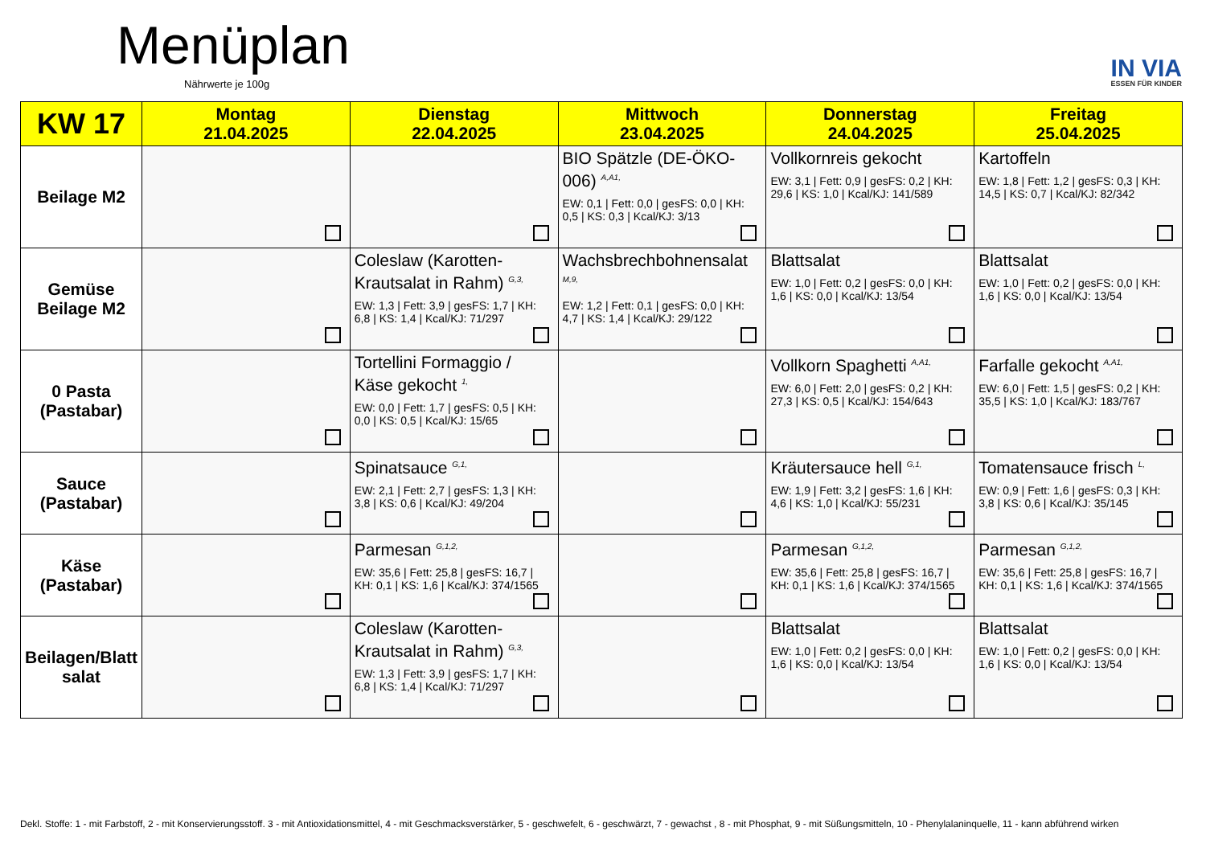Menüplan
Nährwerte je 100g IN VIA
ESSEN FÜR KINDER
| KW 17 | Montag 21.04.2025 | Dienstag 22.04.2025 | Mittwoch 23.04.2025 | Donnerstag 24.04.2025 | Freitag 25.04.2025 |
| --- | --- | --- | --- | --- | --- |
| Beilage M2 | | | BIO Spätzle (DE-ÖKO-006) <sup>A,A1,</sup> EW: 0,1 / Fett: 0,0 / gesFS: 0,0 / KH: 0,5 / KS: 0,3 / Kcal/KJ: 3/13 | Vollkornreis gekocht EW: 3,1 / Fett: 0,9 / gesFS: 0,2 / KH: 29,6 / KS: 1,0 / Kcal/KJ: 141/589 | Kartoffeln EW: 1,8 / Fett: 1,2 / gesFS: 0,3 / KH: 14,5 / KS: 0,7 / Kcal/KJ: 82/342 |
| Gemüse Beilage M2 | | Coleslaw (Karotten-Krautsalat in Rahm) <sup>G,3,</sup> EW: 1,3 / Fett: 3,9 / gesFS: 1,7 / KH: 6,8 / KS: 1,4 / Kcal/KJ: 71/297 | Wachsbrechbohnensalat <sup>M,9,</sup> EW: 1,2 / Fett: 0,1 / gesFS: 0,0 / KH: 4,7 / KS: 1,4 / Kcal/KJ: 29/122 | Blattsalat EW: 1,0 / Fett: 0,2 / gesFS: 0,0 / KH: 1,6 / KS: 0,0 / Kcal/KJ: 13/54 | Blattsalat EW: 1,0 / Fett: 0,2 / gesFS: 0,0 / KH: 1,6 / KS: 0,0 / Kcal/KJ: 13/54 |
| 0 Pasta (Pastabar) | | Tortellini Formaggio / Käse gekocht <sup>1,</sup> EW: 0,0 / Fett: 1,7 / gesFS: 0,5 / KH: 0,0 / KS: 0,5 / Kcal/KJ: 15/65 | | Vollkorn Spaghetti <sup>A,A1,</sup> EW: 6,0 / Fett: 2,0 / gesFS: 0,2 / KH: 27,3 / KS: 0,5 / Kcal/KJ: 154/643 | Farfalle gekocht <sup>A,A1,</sup> EW: 6,0 / Fett: 1,5 / gesFS: 0,2 / KH: 35,5 / KS: 1,0 / Kcal/KJ: 183/767 |
| Sauce (Pastabar) | | Spinatsauce <sup>G,1,</sup> EW: 2,1 / Fett: 2,7 / gesFS: 1,3 / KH: 3,8 / KS: 0,6 / Kcal/KJ: 49/204 | | Kräutersauce hell <sup>G,1,</sup> EW: 1,9 / Fett: 3,2 / gesFS: 1,6 / KH: 4,6 / KS: 1,0 / Kcal/KJ: 55/231 | Tomatensauce frisch <sup>L,</sup> EW: 0,9 / Fett: 1,6 / gesFS: 0,3 / KH: 3,8 / KS: 0,6 / Kcal/KJ: 35/145 |
| Käse (Pastabar) | | Parmesan <sup>G,1,2,</sup> EW: 35,6 / Fett: 25,8 / gesFS: 16,7 / KH: 0,1 / KS: 1,6 / Kcal/KJ: 374/1565 | | Parmesan <sup>G,1,2,</sup> EW: 35,6 / Fett: 25,8 / gesFS: 16,7 / KH: 0,1 / KS: 1,6 / Kcal/KJ: 374/1565 | Parmesan <sup>G,1,2,</sup> EW: 35,6 / Fett: 25,8 / gesFS: 16,7 / KH: 0,1 / KS: 1,6 / Kcal/KJ: 374/1565 |
| Beilagen/Blatt salat | | Coleslaw (Karotten-Krautsalat in Rahm) <sup>G,3,</sup> EW: 1,3 / Fett: 3,9 / gesFS: 1,7 / KH: 6,8 / KS: 1,4 / Kcal/KJ: 71/297 | | Blattsalat EW: 1,0 / Fett: 0,2 / gesFS: 0,0 / KH: 1,6 / KS: 0,0 / Kcal/KJ: 13/54 | Blattsalat EW: 1,0 / Fett: 0,2 / gesFS: 0,0 / KH: 1,6 / KS: 0,0 / Kcal/KJ: 13/54 |
Dekl. Stoffe: 1 - mit Farbstoff, 2 - mit Konservierungsstoff. 3 - mit Antioxidationsmittel, 4 - mit Geschmacksverstärker, 5 - geschwefelt, 6 - geschwärzt, 7 - gewachst , 8 - mit Phosphat, 9 - mit Süßungsmitteln, 10 - Phenylalaninquelle, 11 - kann abführend wirken